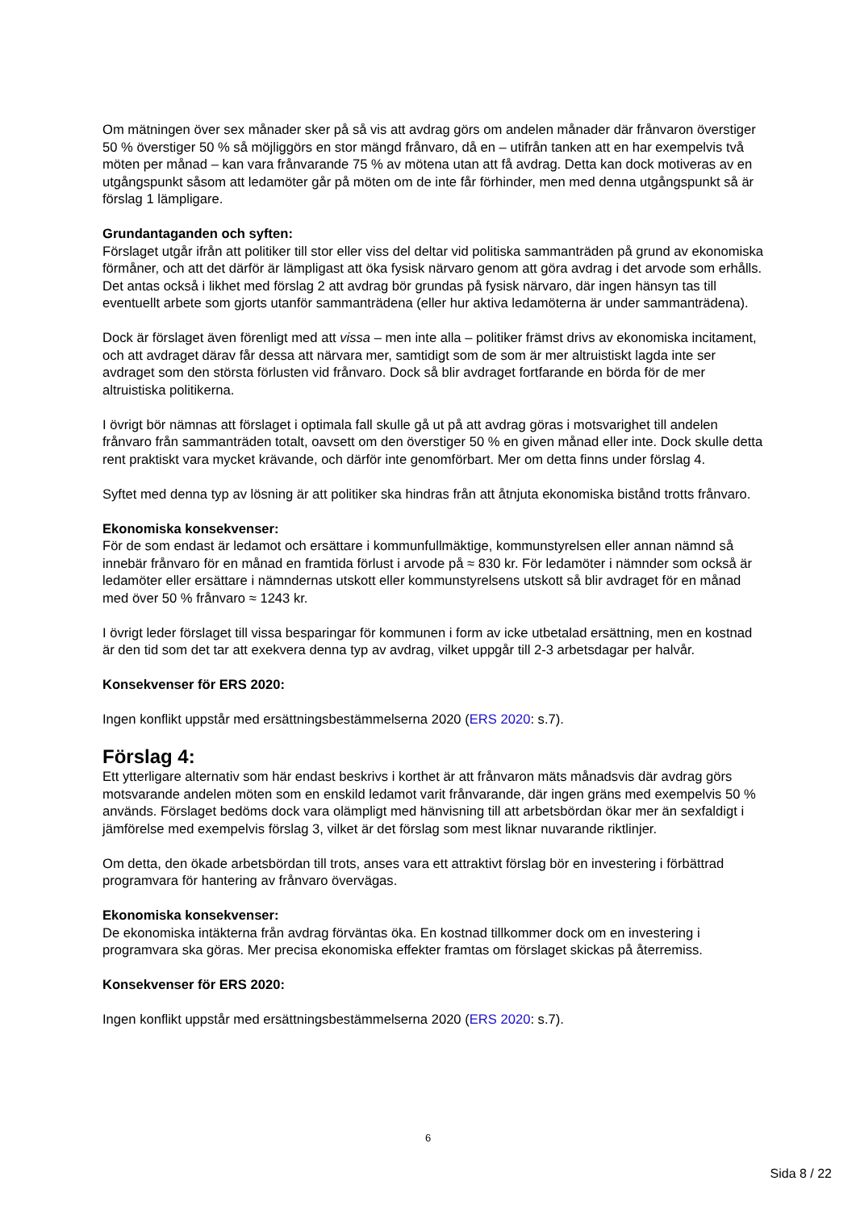Om mätningen över sex månader sker på så vis att avdrag görs om andelen månader där frånvaron överstiger 50 % överstiger 50 % så möjliggörs en stor mängd frånvaro, då en – utifrån tanken att en har exempelvis två möten per månad – kan vara frånvarande 75 % av mötena utan att få avdrag. Detta kan dock motiveras av en utgångspunkt såsom att ledamöter går på möten om de inte får förhinder, men med denna utgångspunkt så är förslag 1 lämpligare.
Grundantaganden och syften:
Förslaget utgår ifrån att politiker till stor eller viss del deltar vid politiska sammanträden på grund av ekonomiska förmåner, och att det därför är lämpligast att öka fysisk närvaro genom att göra avdrag i det arvode som erhålls. Det antas också i likhet med förslag 2 att avdrag bör grundas på fysisk närvaro, där ingen hänsyn tas till eventuellt arbete som gjorts utanför sammanträdena (eller hur aktiva ledamöterna är under sammanträdena).
Dock är förslaget även förenligt med att vissa – men inte alla – politiker främst drivs av ekonomiska incitament, och att avdraget därav får dessa att närvara mer, samtidigt som de som är mer altruistiskt lagda inte ser avdraget som den största förlusten vid frånvaro. Dock så blir avdraget fortfarande en börda för de mer altruistiska politikerna.
I övrigt bör nämnas att förslaget i optimala fall skulle gå ut på att avdrag göras i motsvarighet till andelen frånvaro från sammanträden totalt, oavsett om den överstiger 50 % en given månad eller inte. Dock skulle detta rent praktiskt vara mycket krävande, och därför inte genomförbart. Mer om detta finns under förslag 4.
Syftet med denna typ av lösning är att politiker ska hindras från att åtnjuta ekonomiska bistånd trotts frånvaro.
Ekonomiska konsekvenser:
För de som endast är ledamot och ersättare i kommunfullmäktige, kommunstyrelsen eller annan nämnd så innebär frånvaro för en månad en framtida förlust i arvode på ≈ 830 kr. För ledamöter i nämnder som också är ledamöter eller ersättare i nämndernas utskott eller kommunstyrelsens utskott så blir avdraget för en månad med över 50 % frånvaro ≈ 1243 kr.
I övrigt leder förslaget till vissa besparingar för kommunen i form av icke utbetalad ersättning, men en kostnad är den tid som det tar att exekvera denna typ av avdrag, vilket uppgår till 2-3 arbetsdagar per halvår.
Konsekvenser för ERS 2020:
Ingen konflikt uppstår med ersättningsbestämmelserna 2020 (ERS 2020: s.7).
Förslag 4:
Ett ytterligare alternativ som här endast beskrivs i korthet är att frånvaron mäts månadsvis där avdrag görs motsvarande andelen möten som en enskild ledamot varit frånvarande, där ingen gräns med exempelvis 50 % används. Förslaget bedöms dock vara olämpligt med hänvisning till att arbetsbördan ökar mer än sexfaldigt i jämförelse med exempelvis förslag 3, vilket är det förslag som mest liknar nuvarande riktlinjer.
Om detta, den ökade arbetsbördan till trots, anses vara ett attraktivt förslag bör en investering i förbättrad programvara för hantering av frånvaro övervägas.
Ekonomiska konsekvenser:
De ekonomiska intäkterna från avdrag förväntas öka. En kostnad tillkommer dock om en investering i programvara ska göras. Mer precisa ekonomiska effekter framtas om förslaget skickas på återremiss.
Konsekvenser för ERS 2020:
Ingen konflikt uppstår med ersättningsbestämmelserna 2020 (ERS 2020: s.7).
6
Sida 8 / 22